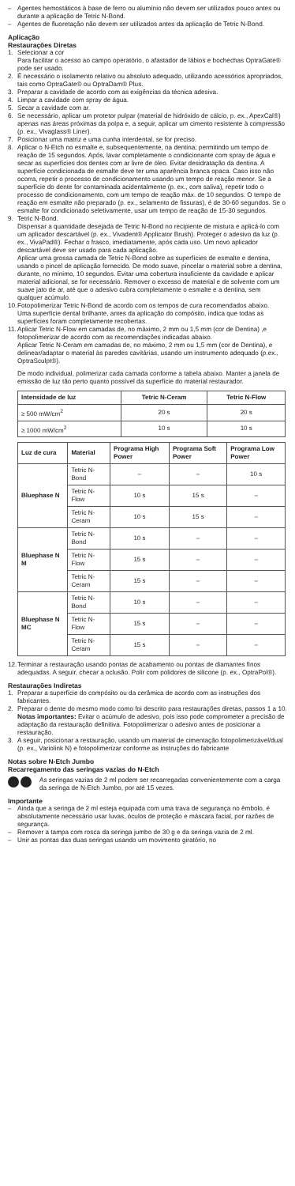– Agentes hemostáticos à base de ferro ou alumínio não devem ser utilizados pouco antes ou durante a aplicação de Tetric N-Bond.
– Agentes de fluoretação não devem ser utilizados antes da aplicação de Tetric N-Bond.
Aplicação
Restaurações Diretas
1. Selecionar a cor
Para facilitar o acesso ao campo operatório, o afastador de lábios e bochechas OptraGate® pode ser usado.
2. É necessário o isolamento relativo ou absoluto adequado, utilizando acessórios apropriados, tais como OptraGate® ou OptraDam® Plus.
3. Preparar a cavidade de acordo com as exigências da técnica adesiva.
4. Limpar a cavidade com spray de água.
5. Secar a cavidade com ar.
6. Se necessário, aplicar um protetor pulpar (material de hidróxido de cálcio, p. ex., ApexCal®) apenas nas áreas próximas da polpa e, a seguir, aplicar um cimento resistente à compressão (p. ex., Vivaglass® Liner).
7. Posicionar uma matriz e uma cunha interdental, se for preciso.
8. Aplicar o N-Etch no esmalte e, subsequentemente, na dentina; permitindo um tempo de reação de 15 segundos. Após, lavar completamente o condicionante com spray de água e secar as superfícies dos dentes com ar livre de óleo. Evitar desidratação da dentina. A superfície condicionada de esmalte deve ter uma aparência branca opaca. Caso isso não ocorra, repetir o processo de condicionamento usando um tempo de reação menor. Se a superfície do dente for contaminada acidentalmente (p. ex., com saliva), repetir todo o processo de condicionamento, com um tempo de reação máx. de 10 segundos. O tempo de reação em esmalte não preparado (p. ex., selamento de fissuras), é de 30-60 segundos. Se o esmalte for condicionado seletivamente, usar um tempo de reação de 15-30 segundos.
9. Tetric N-Bond.
Dispensar a quantidade desejada de Tetric N-Bond no recipiente de mistura e aplicá-lo com um aplicador descartável (p. ex., Vivadent® Applicator Brush). Proteger o adesivo da luz (p. ex., VivaPad®). Fechar o frasco, imediatamente, após cada uso. Um novo aplicador descartável deve ser usado para cada aplicação.
Aplicar uma grossa camada de Tetric N-Bond sobre as superfícies de esmalte e dentina, usando o pincel de aplicação fornecido. De modo suave, pincelar o material sobre a dentina, durante, no mínimo, 10 segundos. Evitar uma cobertura insuficiente da cavidade e aplicar material adicional, se for necessário. Remover o excesso de material e de solvente com um suave jato de ar, até que o adesivo cubra completamente o esmalte e a dentina, sem qualquer acúmulo.
10.
Fotopolimerizar Tetric N-Bond de acordo com os tempos de cura recomendados abaixo.
Uma superfície dental brilhante, antes da aplicação do compósito, indica que todas as superfícies foram completamente recobertas.
11.
Aplicar Tetric N-Flow em camadas de, no máximo, 2 mm ou 1,5 mm (cor de Dentina) ,e fotopolimerizar de acordo com as recomendações indicadas abaixo.
Aplicar Tetric N-Ceram em camadas de, no máximo, 2 mm ou 1,5 mm (cor de Dentina), e delinear/adaptar o material às paredes cavitárias, usando um instrumento adequado (p.ex., OptraSculpt®).
De modo individual, polimerizar cada camada conforme a tabela abaixo. Manter a janela de emissão de luz tão perto quanto possível da superfície do material restaurador.
| Intensidade de luz | Tetric N-Ceram | Tetric N-Flow |
| --- | --- | --- |
| ≥ 500 mW/cm<sup>2</sup> | 20 s | 20 s |
| ≥ 1000 mW/cm<sup>2</sup> | 10 s | 10 s |
| Luz de cura | Material | Programa High Power | Programa Soft Power | Programa Low Power |
| --- | --- | --- | --- | --- |
| Bluephase N | Tetric N-Bond | – | – | 10 s |
| | Tetric N-Flow | 10 s | 15 s | – |
| | Tetric N-Ceram | 10 s | 15 s | – |
| Bluephase N M | Tetric N-Bond | 10 s | – | – |
| | Tetric N-Flow | 15 s | – | – |
| | Tetric N-Ceram | 15 s | – | – |
| Bluephase N MC | Tetric N-Bond | 10 s | – | – |
| | Tetric N-Flow | 15 s | – | – |
| | Tetric N-Ceram | 15 s | – | – |
12.
Terminar a restauração usando pontas de acabamento ou pontas de diamantes finos adequadas. A seguir, checar a oclusão. Polir com polidores de silicone (p. ex., OptraPol®).
Restaurações Indiretas
1. Preparar a superfície do compósito ou da cerâmica de acordo com as instruções dos fabricantes.
2. Preparar o dente do mesmo modo como foi descrito para restaurações diretas, passos 1 a 10.
Notas importantes: Evitar o acúmulo de adesivo, pois isso pode comprometer a precisão de adaptação da restauração definitiva. Fotopolimerizar o adesivo antes de posicionar a restauração.
3. A seguir, posicionar a restauração, usando um material de cimentação fotopolimerizável/dual (p. ex., Variolink N) e fotopolimerizar conforme as instruções do fabricante
Notas sobre N-Etch Jumbo
Recarregamento das seringas vazias do N-Etch
As seringas vazias de 2 ml podem ser recarregadas convenientemente com a carga da seringa de N-Etch Jumbo, por até 15 vezes.
Importante
– Ainda que a seringa de 2 ml esteja equipada com uma trava de segurança no êmbolo, é absolutamente necessário usar luvas, óculos de proteção e máscara facial, por razões de segurança.
– Remover a tampa com rosca da seringa jumbo de 30 g e da seringa vazia de 2 ml.
– Unir as pontas das duas seringas usando um movimento giratório, no